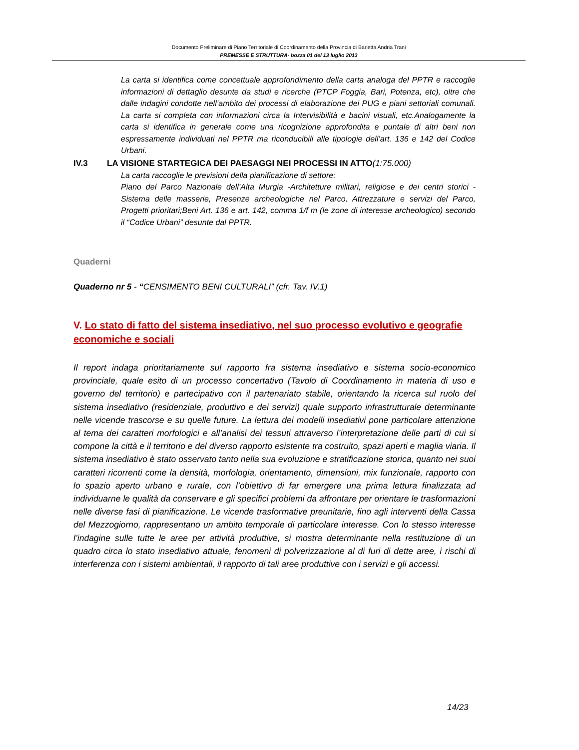Documento Preliminare di Piano Territoriale di Coordinamento della Provincia di Barletta Andria Trani
PREMESSE E STRUTTURA- bozza 01 del 13 luglio 2013
La carta si identifica come concettuale approfondimento della carta analoga del PPTR e raccoglie informazioni di dettaglio desunte da studi e ricerche (PTCP Foggia, Bari, Potenza, etc), oltre che dalle indagini condotte nell’ambito dei processi di elaborazione dei PUG e piani settoriali comunali. La carta si completa con informazioni circa la Intervisibilità e bacini visuali, etc.Analogamente la carta si identifica in generale come una ricognizione approfondita e puntale di altri beni non espressamente individuati nel PPTR ma riconducibili alle tipologie dell’art. 136 e 142 del Codice Urbani.
IV.3 LA VISIONE STARTEGICA DEI PAESAGGI NEI PROCESSI IN ATTO(1:75.000)
La carta raccoglie le previsioni della pianificazione di settore:
Piano del Parco Nazionale dell’Alta Murgia -Architetture militari, religiose e dei centri storici - Sistema delle masserie, Presenze archeologiche nel Parco, Attrezzature e servizi del Parco, Progetti prioritari;Beni Art. 136 e art. 142, comma 1/f m (le zone di interesse archeologico) secondo il “Codice Urbani” desunte dal PPTR.
Quaderni
Quaderno nr 5 - “CENSIMENTO BENI CULTURALI” (cfr. Tav. IV.1)
V. Lo stato di fatto del sistema insediativo, nel suo processo evolutivo e geografie economiche e sociali
Il report indaga prioritariamente sul rapporto fra sistema insediativo e sistema socio-economico provinciale, quale esito di un processo concertativo (Tavolo di Coordinamento in materia di uso e governo del territorio) e partecipativo con il partenariato stabile, orientando la ricerca sul ruolo del sistema insediativo (residenziale, produttivo e dei servizi) quale supporto infrastrutturale determinante nelle vicende trascorse e su quelle future. La lettura dei modelli insediativi pone particolare attenzione al tema dei caratteri morfologici e all’analisi dei tessuti attraverso l’interpretazione delle parti di cui si compone la città e il territorio e del diverso rapporto esistente tra costruito, spazi aperti e maglia viaria. Il sistema insediativo è stato osservato tanto nella sua evoluzione e stratificazione storica, quanto nei suoi caratteri ricorrenti come la densità, morfologia, orientamento, dimensioni, mix funzionale, rapporto con lo spazio aperto urbano e rurale, con l’obiettivo di far emergere una prima lettura finalizzata ad individuarne le qualità da conservare e gli specifici problemi da affrontare per orientare le trasformazioni nelle diverse fasi di pianificazione. Le vicende trasformative preunitarie, fino agli interventi della Cassa del Mezzogiorno, rappresentano un ambito temporale di particolare interesse. Con lo stesso interesse l’indagine sulle tutte le aree per attività produttive, si mostra determinante nella restituzione di un quadro circa lo stato insediativo attuale, fenomeni di polverizzazione al di furi di dette aree, i rischi di interferenza con i sistemi ambientali, il rapporto di tali aree produttive con i servizi e gli accessi.
14/23